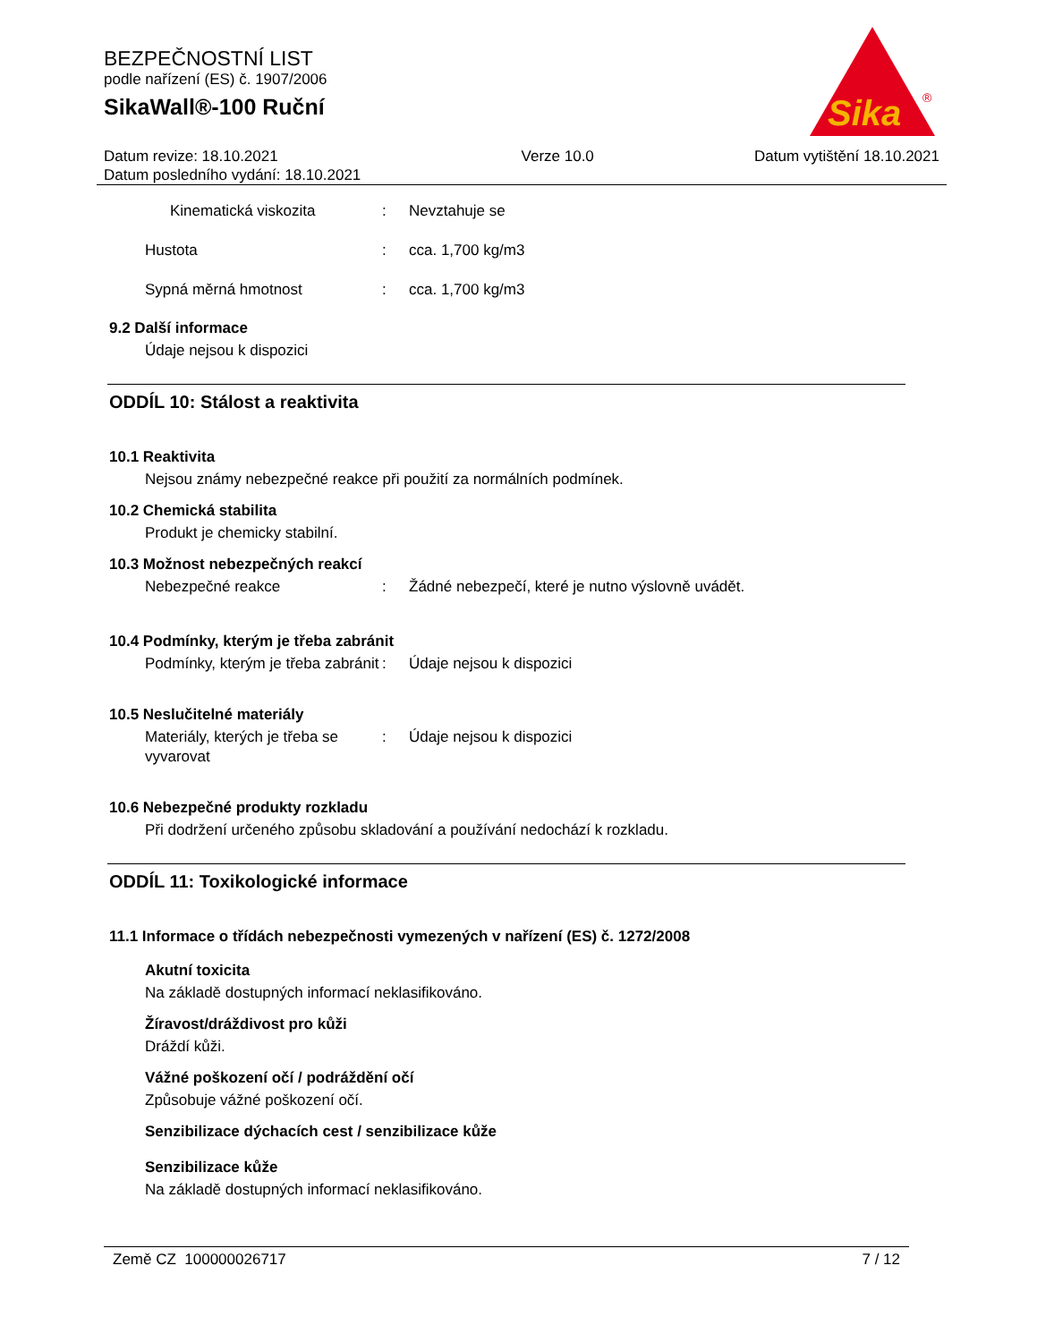BEZPEČNOSTNÍ LIST
podle nařízení (ES) č. 1907/2006
SikaWall®-100 Ruční
Sika
®
Datum revize: 18.10.2021
Datum posledního vydání: 18.10.2021
Verze 10.0 Datum vytištění 18.10.2021
Kinematická viskozita : Nevztahuje se
Hustota : cca. 1,700 kg/m3
Sypná měrná hmotnost : cca. 1,700 kg/m3
9.2 Další informace
Údaje nejsou k dispozici
ODDÍL 10: Stálost a reaktivita
10.1 Reaktivita
Nejsou známy nebezpečné reakce při použití za normálních podmínek.
10.2 Chemická stabilita
Produkt je chemicky stabilní.
10.3 Možnost nebezpečných reakcí
Nebezpečné reakce : Žádné nebezpečí, které je nutno výslovně uvádět.
10.4 Podmínky, kterým je třeba zabránit
Podmínky, kterým je třeba zabránit
: Údaje nejsou k dispozici
10.5 Neslučitelné materiály
Materiály, kterých je třeba se vyvarovat
: Údaje nejsou k dispozici
10.6 Nebezpečné produkty rozkladu
Při dodržení určeného způsobu skladování a používání nedochází k rozkladu.
ODDÍL 11: Toxikologické informace
11.1 Informace o třídách nebezpečnosti vymezených v nařízení (ES) č. 1272/2008
Akutní toxicita
Na základě dostupných informací neklasifikováno.
Žíravost/dráždivost pro kůži
Dráždí kůži.
Vážné poškození očí / podráždění očí
Způsobuje vážné poškození očí.
Senzibilizace dýchacích cest / senzibilizace kůže
Senzibilizace kůže
Na základě dostupných informací neklasifikováno.
Země CZ 100000026717 7 / 12